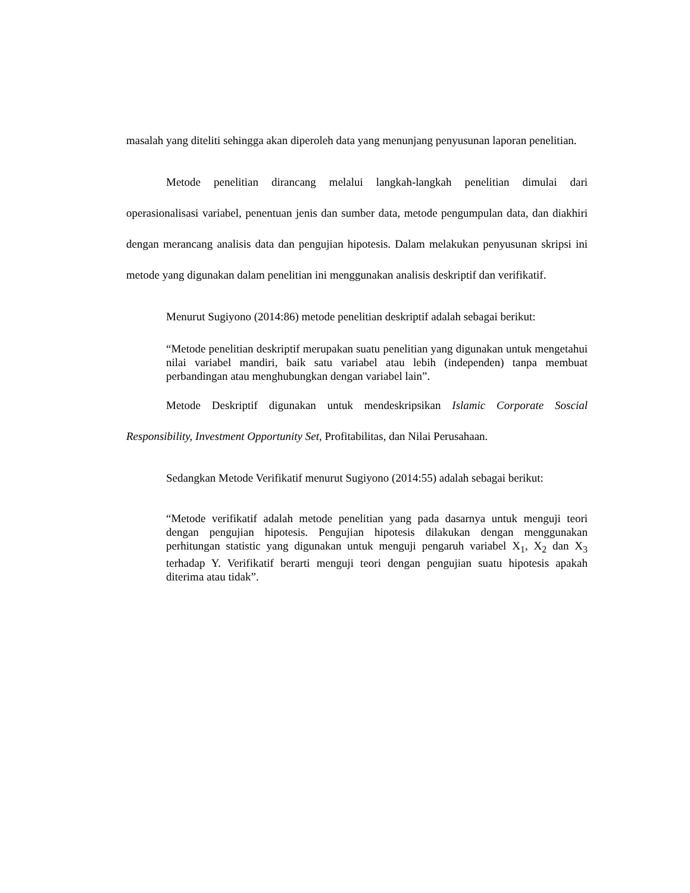masalah yang diteliti sehingga akan diperoleh data yang menunjang penyusunan laporan penelitian.
Metode penelitian dirancang melalui langkah-langkah penelitian dimulai dari operasionalisasi variabel, penentuan jenis dan sumber data, metode pengumpulan data, dan diakhiri dengan merancang analisis data dan pengujian hipotesis. Dalam melakukan penyusunan skripsi ini metode yang digunakan dalam penelitian ini menggunakan analisis deskriptif dan verifikatif.
Menurut Sugiyono (2014:86) metode penelitian deskriptif adalah sebagai berikut:
“Metode penelitian deskriptif merupakan suatu penelitian yang digunakan untuk mengetahui nilai variabel mandiri, baik satu variabel atau lebih (independen) tanpa membuat perbandingan atau menghubungkan dengan variabel lain”.
Metode Deskriptif digunakan untuk mendeskripsikan Islamic Corporate Soscial Responsibility, Investment Opportunity Set, Profitabilitas, dan Nilai Perusahaan.
Sedangkan Metode Verifikatif menurut Sugiyono (2014:55) adalah sebagai berikut:
“Metode verifikatif adalah metode penelitian yang pada dasarnya untuk menguji teori dengan pengujian hipotesis. Pengujian hipotesis dilakukan dengan menggunakan perhitungan statistic yang digunakan untuk menguji pengaruh variabel X<sub>1</sub>, X<sub>2</sub> dan X<sub>3</sub> terhadap Y. Verifikatif berarti menguji teori dengan pengujian suatu hipotesis apakah diterima atau tidak”.